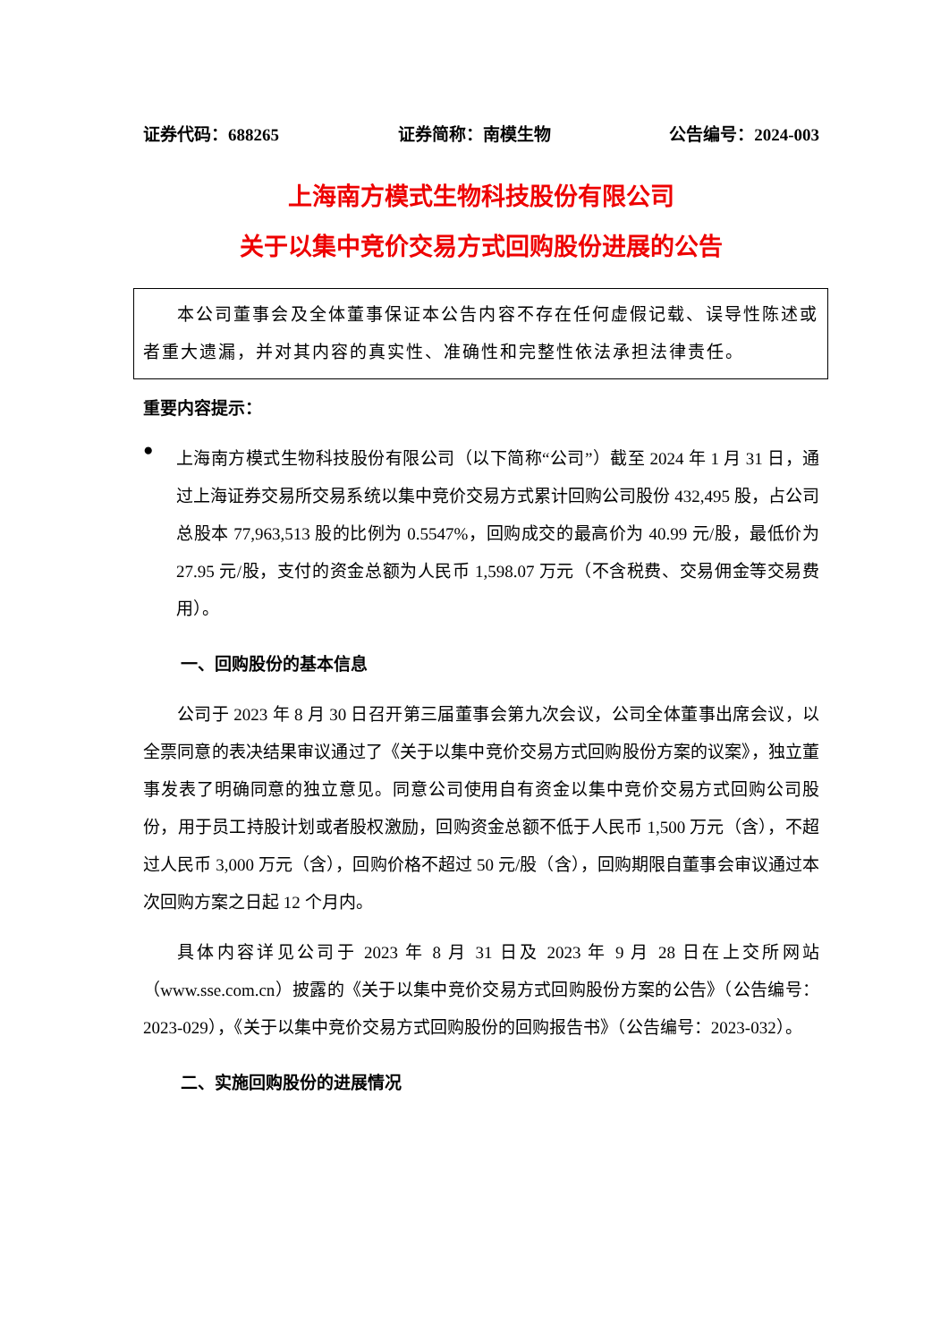证券代码：688265 证券简称：南模生物 公告编号：2024-003
上海南方模式生物科技股份有限公司
关于以集中竞价交易方式回购股份进展的公告
本公司董事会及全体董事保证本公告内容不存在任何虚假记载、误导性陈述或者重大遗漏，并对其内容的真实性、准确性和完整性依法承担法律责任。
重要内容提示：
●
上海南方模式生物科技股份有限公司（以下简称“公司”）截至 2024 年 1 月 31 日，通过上海证券交易所交易系统以集中竞价交易方式累计回购公司股份 432,495 股，占公司总股本 77,963,513 股的比例为 0.5547%，回购成交的最高价为 40.99 元/股，最低价为 27.95 元/股，支付的资金总额为人民币 1,598.07 万元（不含税费、交易佣金等交易费用）。
一、回购股份的基本信息
公司于 2023 年 8 月 30 日召开第三届董事会第九次会议，公司全体董事出席会议，以全票同意的表决结果审议通过了《关于以集中竞价交易方式回购股份方案的议案》，独立董事发表了明确同意的独立意见。同意公司使用自有资金以集中竞价交易方式回购公司股份，用于员工持股计划或者股权激励，回购资金总额不低于人民币 1,500 万元（含），不超过人民币 3,000 万元（含），回购价格不超过 50 元/股（含），回购期限自董事会审议通过本次回购方案之日起 12 个月内。
具体内容详见公司于 2023 年 8 月 31 日及 2023 年 9 月 28 日在上交所网站（www.sse.com.cn）披露的《关于以集中竞价交易方式回购股份方案的公告》（公告编号：2023-029），《关于以集中竞价交易方式回购股份的回购报告书》（公告编号：2023-032）。
二、实施回购股份的进展情况